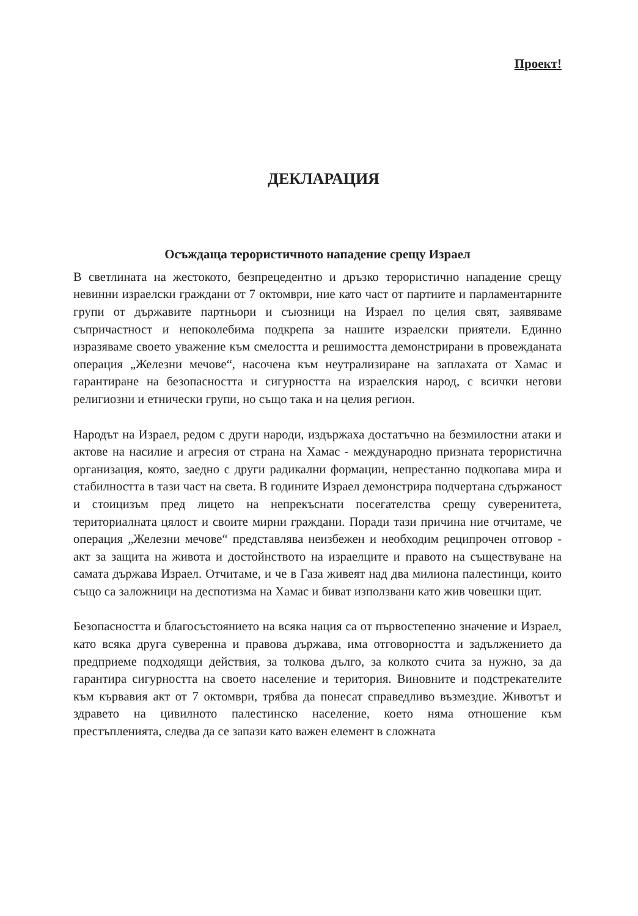Проект!
ДЕКЛАРАЦИЯ
Осъждаща терористичното нападение срещу Израел
В светлината на жестокото, безпрецедентно и дръзко терористично нападение срещу невинни израелски граждани от 7 октомври, ние като част от партиите и парламентарните групи от държавите партньори и съюзници на Израел по целия свят, заявяваме съпричастност и непоколебима подкрепа за нашите израелски приятели. Единно изразяваме своето уважение към смелостта и решимостта демонстрирани в провежданата операция „Железни мечове“, насочена към неутрализиране на заплахата от Хамас и гарантиране на безопасността и сигурността на израелския народ, с всички негови религиозни и етнически групи, но също така и на целия регион.
Народът на Израел, редом с други народи, издържаха достатъчно на безмилостни атаки и актове на насилие и агресия от страна на Хамас - международно призната терористична организация, която, заедно с други радикални формации, непрестанно подкопава мира и стабилността в тази част на света. В годините Израел демонстрира подчертана сдържаност и стоицизъм пред лицето на непрекъснати посегателства срещу суверенитета, териториалната цялост и своите мирни граждани. Поради тази причина ние отчитаме, че операция „Железни мечове“ представлява неизбежен и необходим реципрочен отговор - акт за защита на живота и достойнството на израелците и правото на съществуване на самата държава Израел. Отчитаме, и че в Газа живеят над два милиона палестинци, които също са заложници на деспотизма на Хамас и биват използвани като жив човешки щит.
Безопасността и благосъстоянието на всяка нация са от първостепенно значение и Израел, като всяка друга суверенна и правова държава, има отговорността и задължението да предприеме подходящи действия, за толкова дълго, за колкото счита за нужно, за да гарантира сигурността на своето население и територия. Виновните и подстрекателите към кървавия акт от 7 октомври, трябва да понесат справедливо възмездие. Животът и здравето на цивилното палестинско население, което няма отношение към престъпленията, следва да се запази като важен елемент в сложната